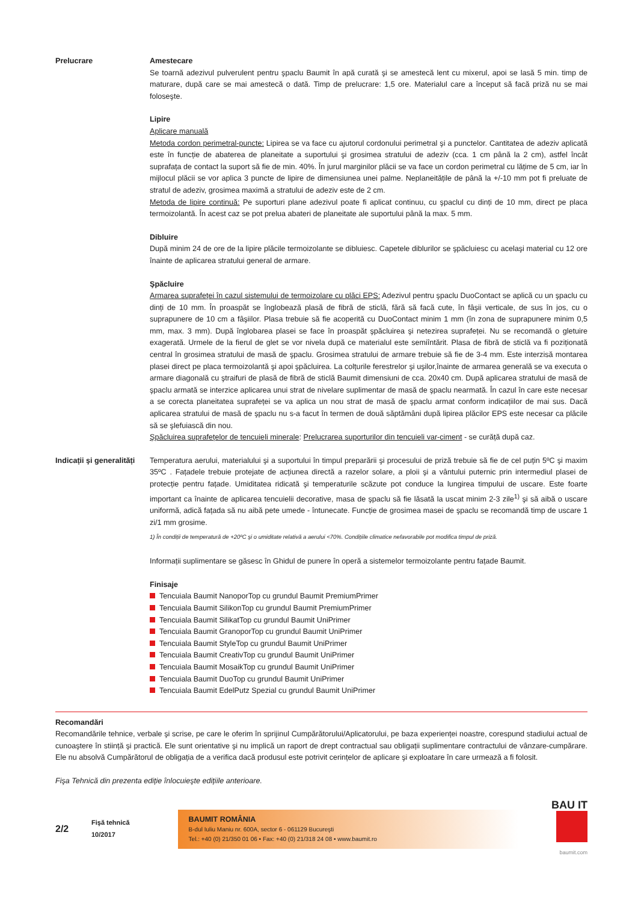Prelucrare Amestecare
Se toarnă adezivul pulverulent pentru şpaclu Baumit în apă curată şi se amestecă lent cu mixerul, apoi se lasă 5 min. timp de maturare, după care se mai amestecă o dată. Timp de prelucrare: 1,5 ore. Materialul care a început să facă priză nu se mai foloseşte.
Lipire
Aplicare manuală
Metoda cordon perimetral-puncte: Lipirea se va face cu ajutorul cordonului perimetral şi a punctelor. Cantitatea de adeziv aplicată este în funcție de abaterea de planeitate a suportului şi grosimea stratului de adeziv (cca. 1 cm până la 2 cm), astfel încât suprafața de contact la suport să fie de min. 40%. În jurul marginilor plăcii se va face un cordon perimetral cu lățime de 5 cm, iar în mijlocul plăcii se vor aplica 3 puncte de lipire de dimensiunea unei palme. Neplaneitățile de până la +/-10 mm pot fi preluate de stratul de adeziv, grosimea maximă a stratului de adeziv este de 2 cm.
Metoda de lipire continuă: Pe suporturi plane adezivul poate fi aplicat continuu, cu şpaclul cu dinți de 10 mm, direct pe placa termoizolantă. În acest caz se pot prelua abateri de planeitate ale suportului până la max. 5 mm.
Dibluire
După minim 24 de ore de la lipire plăcile termoizolante se dibluiesc. Capetele diblurilor se şpăcluiesc cu acelaşi material cu 12 ore înainte de aplicarea stratului general de armare.
Şpăcluire
Armarea suprafeței în cazul sistemului de termoizolare cu plăci EPS: Adezivul pentru şpaclu DuoContact se aplică cu un şpaclu cu dinți de 10 mm. În proaspăt se înglobează plasă de fibră de sticlă, fără să facă cute, în fâşii verticale, de sus în jos, cu o suprapunere de 10 cm a fâşiilor. Plasa trebuie să fie acoperită cu DuoContact minim 1 mm (în zona de suprapunere minim 0,5 mm, max. 3 mm). După înglobarea plasei se face în proaspăt şpăcluirea şi netezirea suprafeței. Nu se recomandă o gletuire exagerată. Urmele de la fierul de glet se vor nivela după ce materialul este semiîntărit. Plasa de fibră de sticlă va fi poziționată central în grosimea stratului de masă de şpaclu. Grosimea stratului de armare trebuie să fie de 3-4 mm. Este interzisă montarea plasei direct pe placa termoizolantă şi apoi şpăcluirea. La colțurile ferestrelor şi uşilor,înainte de armarea generală se va executa o armare diagonală cu ştraifuri de plasă de fibră de sticlă Baumit dimensiuni de cca. 20x40 cm. După aplicarea stratului de masă de şpaclu armată se interzice aplicarea unui strat de nivelare suplimentar de masă de şpaclu nearmată. În cazul în care este necesar a se corecta planeitatea suprafeței se va aplica un nou strat de masă de şpaclu armat conform indicațiilor de mai sus. Dacă aplicarea stratului de masă de şpaclu nu s-a facut în termen de două săptămâni după lipirea plăcilor EPS este necesar ca plăcile să se şlefuiască din nou.
Şpăcluirea suprafețelor de tencuieli minerale: Prelucrarea suporturilor din tencuieli var-ciment - se curăță după caz.
Indicații şi generalități
Temperatura aerului, materialului şi a suportului în timpul preparării şi procesului de priză trebuie să fie de cel puțin 5ºC şi maxim 35ºC . Fațadele trebuie protejate de acțiunea directă a razelor solare, a ploii şi a vântului puternic prin intermediul plasei de protecție pentru fațade. Umiditatea ridicată şi temperaturile scăzute pot conduce la lungirea timpului de uscare. Este foarte important ca înainte de aplicarea tencuielii decorative, masa de şpaclu să fie lăsată la uscat minim 2-3 zile<sup>1)</sup> şi să aibă o uscare uniformă, adică fațada să nu aibă pete umede - întunecate. Funcție de grosimea masei de şpaclu se recomandă timp de uscare 1 zi/1 mm grosime.
1) În condiții de temperatură de +20ºC şi o umiditate relativă a aerului <70%. Condițiile climatice nefavorabile pot modifica timpul de priză.
Informații suplimentare se găsesc în Ghidul de punere în operă a sistemelor termoizolante pentru fațade Baumit.
Finisaje
Tencuiala Baumit NanoporTop cu grundul Baumit PremiumPrimer
Tencuiala Baumit SilikonTop cu grundul Baumit PremiumPrimer
Tencuiala Baumit SilikatTop cu grundul Baumit UniPrimer
Tencuiala Baumit GranoporTop cu grundul Baumit UniPrimer
Tencuiala Baumit StyleTop cu grundul Baumit UniPrimer
Tencuiala Baumit CreativTop cu grundul Baumit UniPrimer
Tencuiala Baumit MosaikTop cu grundul Baumit UniPrimer
Tencuiala Baumit DuoTop cu grundul Baumit UniPrimer
Tencuiala Baumit EdelPutz Spezial cu grundul Baumit UniPrimer
Recomandări
Recomandările tehnice, verbale şi scrise, pe care le oferim în sprijinul Cumpărătorului/Aplicatorului, pe baza experienței noastre, corespund stadiului actual de cunoaştere în stiință şi practică. Ele sunt orientative şi nu implică un raport de drept contractual sau obligații suplimentare contractului de vânzare-cumpărare. Ele nu absolvă Cumpărătorul de obligația de a verifica dacă produsul este potrivit cerințelor de aplicare şi exploatare în care urmează a fi folosit.
Fişa Tehnică din prezenta ediție înlocuieşte edițiile anterioare.
2/2
Fişă tehnică
10/2017
BAUMIT ROMÂNIA
B-dul Iuliu Maniu nr. 600A, sector 6 - 061129 Bucureşti
Tel.: +40 (0) 21/350 01 06 • Fax: +40 (0) 21/318 24 08 • www.baumit.ro
BAU IT
baumit.com